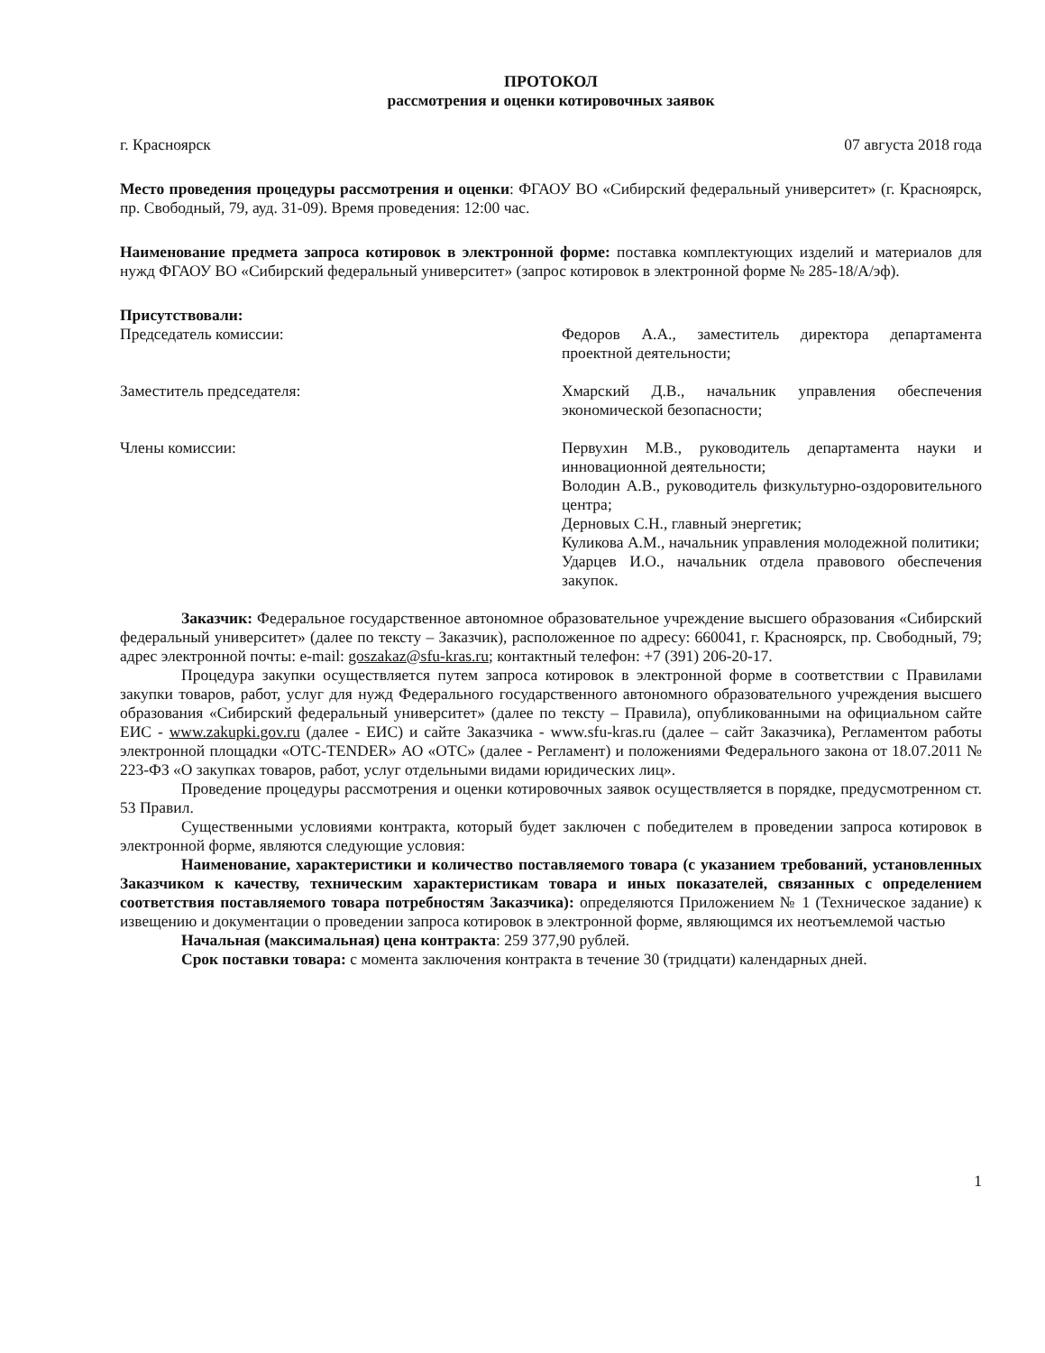ПРОТОКОЛ
рассмотрения и оценки котировочных заявок
г. Красноярск 07 августа 2018 года
Место проведения процедуры рассмотрения и оценки: ФГАОУ ВО «Сибирский федеральный университет» (г. Красноярск, пр. Свободный, 79, ауд. 31-09). Время проведения: 12:00 час.
Наименование предмета запроса котировок в электронной форме: поставка комплектующих изделий и материалов для нужд ФГАОУ ВО «Сибирский федеральный университет» (запрос котировок в электронной форме № 285-18/А/эф).
Присутствовали:
Председатель комиссии: Федоров А.А., заместитель директора департамента проектной деятельности;
Заместитель председателя: Хмарский Д.В., начальник управления обеспечения экономической безопасности;
Члены комиссии: Первухин М.В., руководитель департамента науки и инновационной деятельности;
Володин А.В., руководитель физкультурно-оздоровительного центра;
Дерновых С.Н., главный энергетик;
Куликова А.М., начальник управления молодежной политики;
Ударцев И.О., начальник отдела правового обеспечения закупок.
Заказчик: Федеральное государственное автономное образовательное учреждение высшего образования «Сибирский федеральный университет» (далее по тексту – Заказчик), расположенное по адресу: 660041, г. Красноярск, пр. Свободный, 79; адрес электронной почты: e-mail: goszakaz@sfu-kras.ru; контактный телефон: +7 (391) 206-20-17.
Процедура закупки осуществляется путем запроса котировок в электронной форме в соответствии с Правилами закупки товаров, работ, услуг для нужд Федерального государственного автономного образовательного учреждения высшего образования «Сибирский федеральный университет» (далее по тексту – Правила), опубликованными на официальном сайте ЕИС - www.zakupki.gov.ru (далее - ЕИС) и сайте Заказчика - www.sfu-kras.ru (далее – сайт Заказчика), Регламентом работы электронной площадки «ОТС-TENDER» АО «ОТС» (далее - Регламент) и положениями Федерального закона от 18.07.2011 № 223-ФЗ «О закупках товаров, работ, услуг отдельными видами юридических лиц».
Проведение процедуры рассмотрения и оценки котировочных заявок осуществляется в порядке, предусмотренном ст. 53 Правил.
Существенными условиями контракта, который будет заключен с победителем в проведении запроса котировок в электронной форме, являются следующие условия:
Наименование, характеристики и количество поставляемого товара (с указанием требований, установленных Заказчиком к качеству, техническим характеристикам товара и иных показателей, связанных с определением соответствия поставляемого товара потребностям Заказчика): определяются Приложением № 1 (Техническое задание) к извещению и документации о проведении запроса котировок в электронной форме, являющимся их неотъемлемой частью
Начальная (максимальная) цена контракта: 259 377,90 рублей.
Срок поставки товара: с момента заключения контракта в течение 30 (тридцати) календарных дней.
1